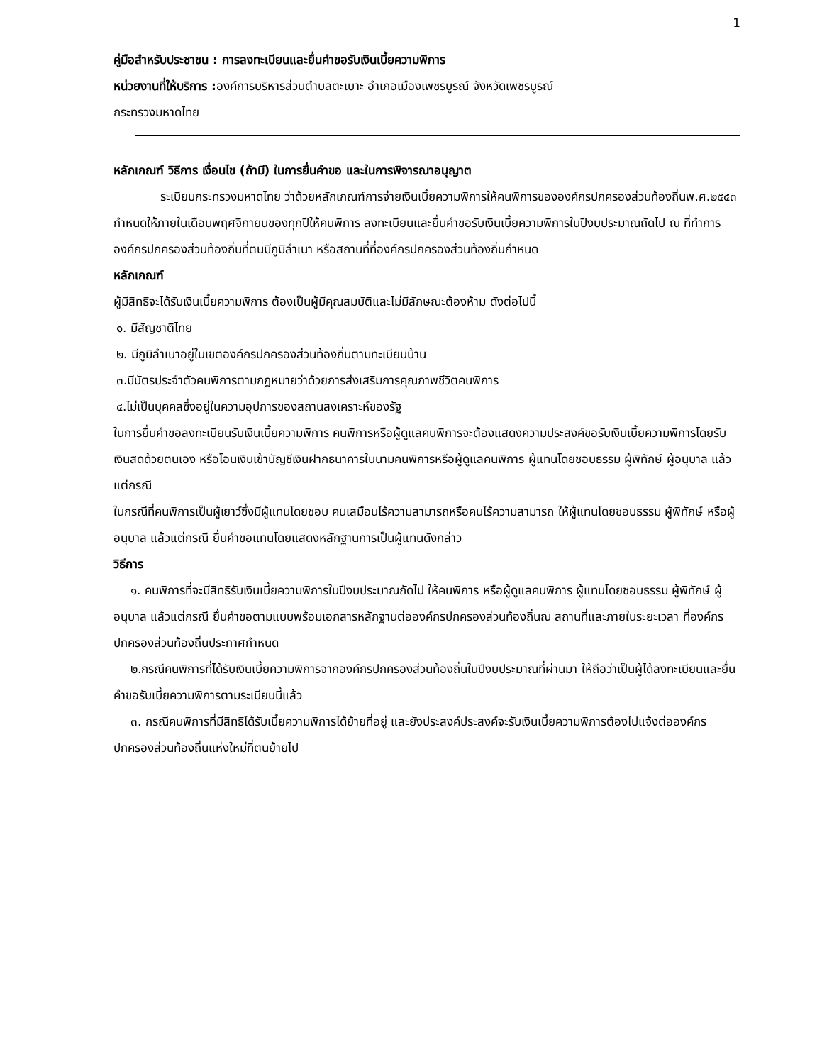1
คู่มือสำหรับประชาชน : การลงทะเบียนและยื่นคำขอรับเงินเบี้ยความพิการ
หน่วยงานที่ให้บริการ : องค์การบริหารส่วนตำบลตะเบาะ อำเภอเมืองเพชรบูรณ์ จังหวัดเพชรบูรณ์
กระทรวงมหาดไทย
หลักเกณฑ์ วิธีการ เงื่อนไข (ถ้ามี) ในการยื่นคำขอ และในการพิจารณาอนุญาต
ระเบียบกระทรวงมหาดไทย ว่าด้วยหลักเกณฑ์การจ่ายเงินเบี้ยความพิการให้คนพิการขององค์กรปกครองส่วนท้องถิ่นพ.ศ.๒๕๕๓ กำหนดให้ภายในเดือนพฤศจิกายนของทุกปีให้คนพิการ ลงทะเบียนและยื่นคำขอรับเงินเบี้ยความพิการในปีงบประมาณถัดไป ณ ที่ทำการองค์กรปกครองส่วนท้องถิ่นที่ตนมีภูมิลำเนา หรือสถานที่ที่องค์กรปกครองส่วนท้องถิ่นกำหนด
หลักเกณฑ์
ผู้มีสิทธิจะได้รับเงินเบี้ยความพิการ ต้องเป็นผู้มีคุณสมบัติและไม่มีลักษณะต้องห้าม ดังต่อไปนี้
๑. มีสัญชาติไทย
๒. มีภูมิลำเนาอยู่ในเขตองค์กรปกครองส่วนท้องถิ่นตามทะเบียนบ้าน
๓.มีบัตรประจำตัวคนพิการตามกฎหมายว่าด้วยการส่งเสริมการคุณภาพชีวิตคนพิการ
๔.ไม่เป็นบุคคลซึ่งอยู่ในความอุปการของสถานสงเคราะห์ของรัฐ
ในการยื่นคำขอลงทะเบียนรับเงินเบี้ยความพิการ คนพิการหรือผู้ดูแลคนพิการจะต้องแสดงความประสงค์ขอรับเงินเบี้ยความพิการโดยรับเงินสดด้วยตนเอง หรือโอนเงินเข้าบัญชีเงินฝากธนาคารในนามคนพิการหรือผู้ดูแลคนพิการ ผู้แทนโดยชอบธรรม ผู้พิทักษ์ ผู้อนุบาล แล้วแต่กรณี
ในกรณีที่คนพิการเป็นผู้เยาว์ซึ่งมีผู้แทนโดยชอบ คนเสมือนไร้ความสามารถหรือคนไร้ความสามารถ ให้ผู้แทนโดยชอบธรรม ผู้พิทักษ์ หรือผู้อนุบาล แล้วแต่กรณี ยื่นคำขอแทนโดยแสดงหลักฐานการเป็นผู้แทนดังกล่าว
วิธีการ
๑. คนพิการที่จะมีสิทธิรับเงินเบี้ยความพิการในปีงบประมาณถัดไป ให้คนพิการ หรือผู้ดูแลคนพิการ ผู้แทนโดยชอบธรรม ผู้พิทักษ์ ผู้อนุบาล แล้วแต่กรณี ยื่นคำขอตามแบบพร้อมเอกสารหลักฐานต่อองค์กรปกครองส่วนท้องถิ่นณ สถานที่และภายในระยะเวลา ที่องค์กรปกครองส่วนท้องถิ่นประกาศกำหนด
๒.กรณีคนพิการที่ได้รับเงินเบี้ยความพิการจากองค์กรปกครองส่วนท้องถิ่นในปีงบประมาณที่ผ่านมา ให้ถือว่าเป็นผู้ได้ลงทะเบียนและยื่นคำขอรับเบี้ยความพิการตามระเบียบนี้แล้ว
๓. กรณีคนพิการที่มีสิทธิได้รับเบี้ยความพิการได้ย้ายที่อยู่ และยังประสงค์ประสงค์จะรับเงินเบี้ยความพิการต้องไปแจ้งต่อองค์กรปกครองส่วนท้องถิ่นแห่งใหม่ที่ตนย้ายไป